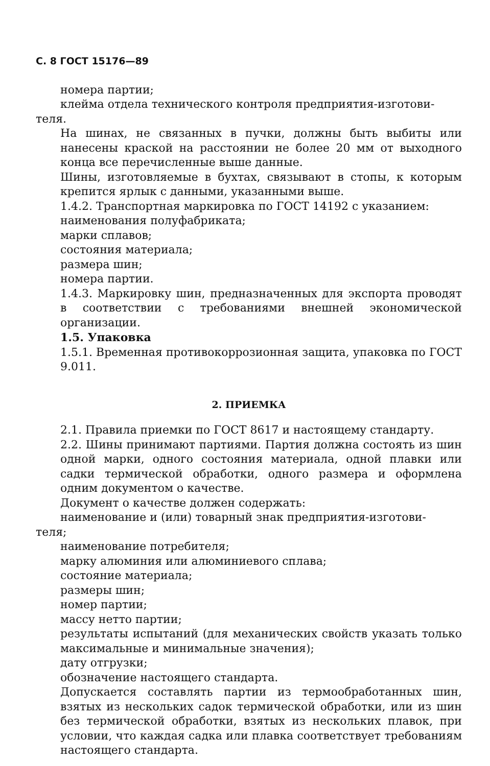С. 8 ГОСТ 15176—89
номера партии;
клейма отдела технического контроля предприятия-изготови-
теля.
На шинах, не связанных в пучки, должны быть выбиты или нанесены краской на расстоянии не более 20 мм от выходного конца все перечисленные выше данные.
Шины, изготовляемые в бухтах, связывают в стопы, к которым крепится ярлык с данными, указанными выше.
1.4.2. Транспортная маркировка по ГОСТ 14192 с указанием:
наименования полуфабриката;
марки сплавов;
состояния материала;
размера шин;
номера партии.
1.4.3. Маркировку шин, предназначенных для экспорта проводят в соответствии с требованиями внешней экономической организации.
1.5. Упаковка
1.5.1. Временная противокоррозионная защита, упаковка по ГОСТ 9.011.
2. ПРИЕМКА
2.1. Правила приемки по ГОСТ 8617 и настоящему стандарту.
2.2. Шины принимают партиями. Партия должна состоять из шин одной марки, одного состояния материала, одной плавки или садки термической обработки, одного размера и оформлена одним документом о качестве.
Документ о качестве должен содержать:
наименование и (или) товарный знак предприятия-изготови-
теля;
наименование потребителя;
марку алюминия или алюминиевого сплава;
состояние материала;
размеры шин;
номер партии;
массу нетто партии;
результаты испытаний (для механических свойств указать только максимальные и минимальные значения);
дату отгрузки;
обозначение настоящего стандарта.
Допускается составлять партии из термообработанных шин, взятых из нескольких садок термической обработки, или из шин без термической обработки, взятых из нескольких плавок, при условии, что каждая садка или плавка соответствует требованиям настоящего стандарта.